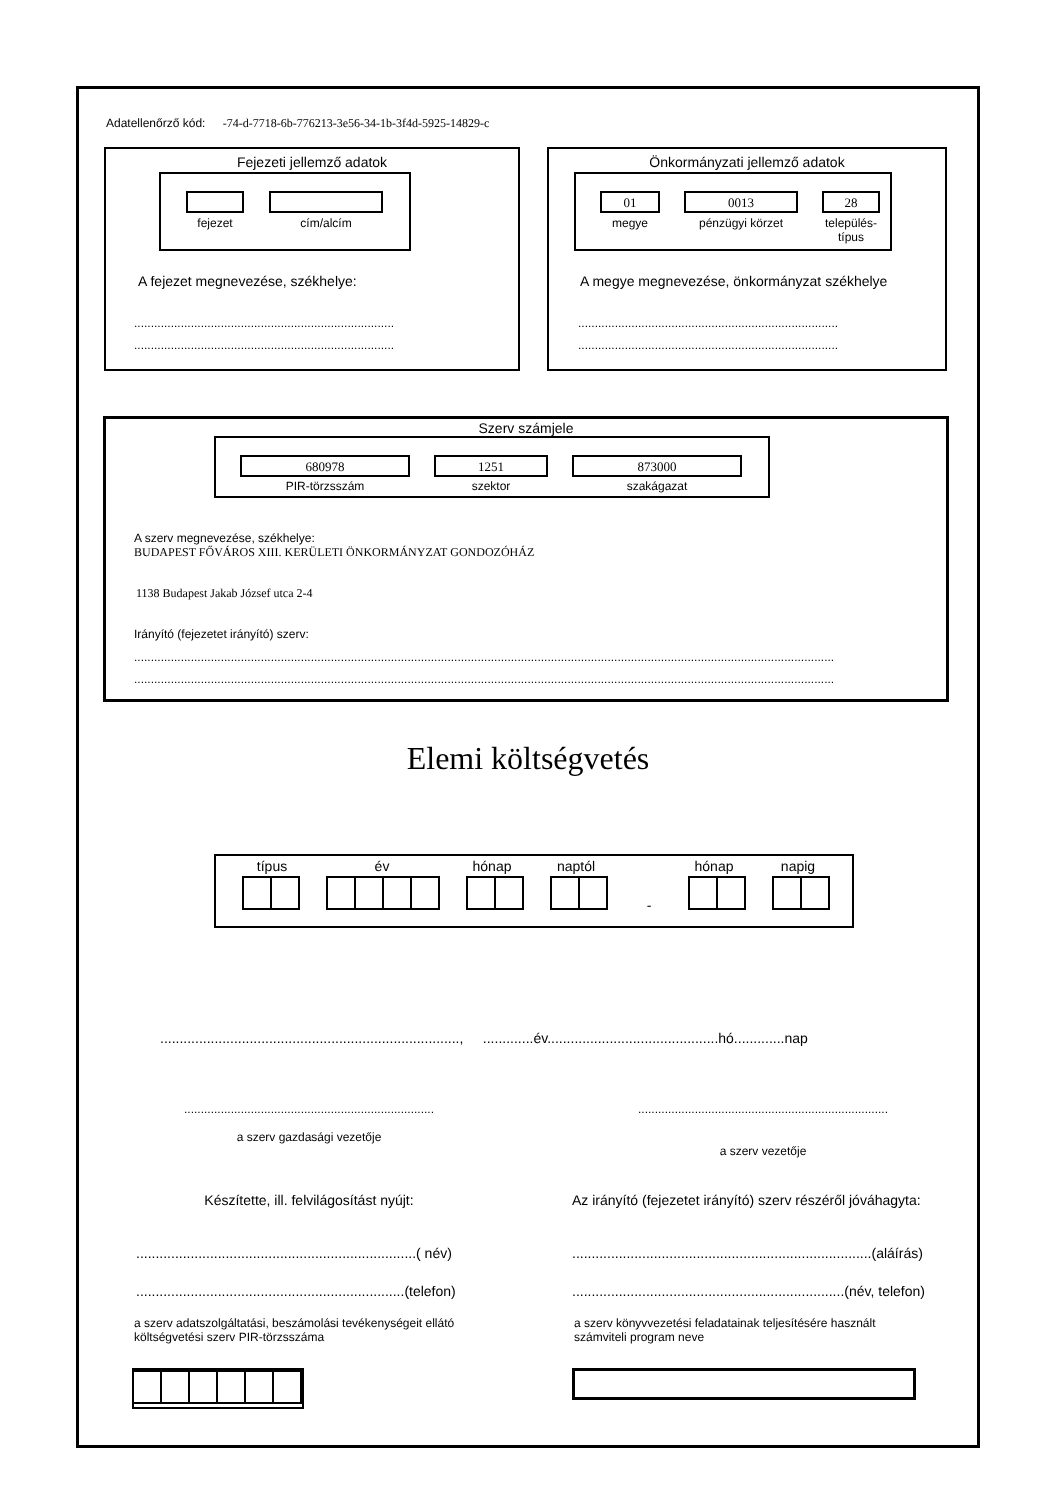Adatellenőrző kód: -74-d-7718-6b-776213-3e56-34-1b-3f4d-5925-14829-c
Fejezeti jellemző adatok
fejezet cím/alcím
A fejezet megnevezése, székhelye:
..............................................................................
..............................................................................
..............................................................................
Önkormányzati jellemző adatok
01 0013 28
megye pénzügyi körzet
település-
típus
A megye megnevezése, önkormányzat székhelye
..............................................................................
..............................................................................
..............................................................................
Szerv számjele
680978 1251 873000
PIR-törzsszám szektor szakágazat
A szerv megnevezése, székhelye:
BUDAPEST FŐVÁROS XIII. KERÜLETI ÖNKORMÁNYZAT GONDOZÓHÁZ
1138 Budapest Jakab József utca 2-4
Irányító (fejezetet irányító) szerv:
..................................................................................................................................................................................................................
..................................................................................................................................................................................................................
Elemi költségvetés
típus év hónap naptól hónap napig
-
............................................................................., .............év............................................hó.............nap
...........................................................................
a szerv gazdasági vezetője
...........................................................................
a szerv vezetője
Készítette, ill. felvilágosítást nyújt:
Az irányító (fejezetet irányító) szerv részéről jóváhagyta:
........................................................................( név)
.....................................................................(telefon)
.............................................................................(aláírás)
......................................................................(név, telefon)
a szerv adatszolgáltatási, beszámolási tevékenységeit ellátó
költségvetési szerv PIR-törzsszáma
a szerv könyvvezetési feladatainak teljesítésére használt
számviteli program neve